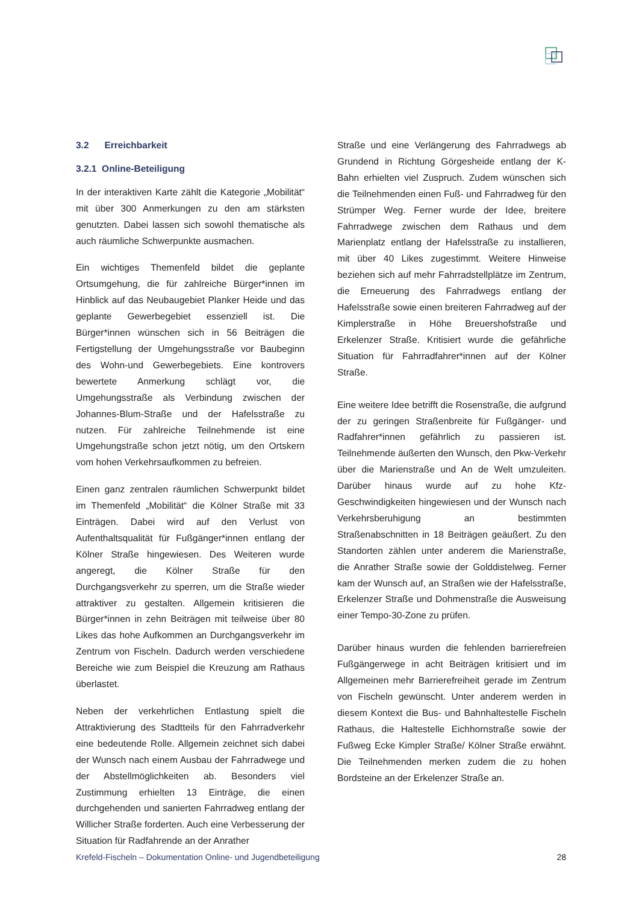3.2 Erreichbarkeit
3.2.1 Online-Beteiligung
In der interaktiven Karte zählt die Kategorie „Mobilität“ mit über 300 Anmerkungen zu den am stärksten genutzten. Dabei lassen sich sowohl thematische als auch räumliche Schwerpunkte ausmachen.
Ein wichtiges Themenfeld bildet die geplante Ortsumgehung, die für zahlreiche Bürger*innen im Hinblick auf das Neubaugebiet Planker Heide und das geplante Gewerbegebiet essenziell ist. Die Bürger*innen wünschen sich in 56 Beiträgen die Fertigstellung der Umgehungsstraße vor Baubeginn des Wohn-und Gewerbegebiets. Eine kontrovers bewertete Anmerkung schlägt vor, die Umgehungsstraße als Verbindung zwischen der Johannes-Blum-Straße und der Hafelsstraße zu nutzen. Für zahlreiche Teilnehmende ist eine Umgehungstraße schon jetzt nötig, um den Ortskern vom hohen Verkehrsaufkommen zu befreien.
Einen ganz zentralen räumlichen Schwerpunkt bildet im Themenfeld „Mobilität“ die Kölner Straße mit 33 Einträgen. Dabei wird auf den Verlust von Aufenthaltsqualität für Fußgänger*innen entlang der Kölner Straße hingewiesen. Des Weiteren wurde angeregt, die Kölner Straße für den Durchgangsverkehr zu sperren, um die Straße wieder attraktiver zu gestalten. Allgemein kritisieren die Bürger*innen in zehn Beiträgen mit teilweise über 80 Likes das hohe Aufkommen an Durchgangsverkehr im Zentrum von Fischeln. Dadurch werden verschiedene Bereiche wie zum Beispiel die Kreuzung am Rathaus überlastet.
Neben der verkehrlichen Entlastung spielt die Attraktivierung des Stadtteils für den Fahrradverkehr eine bedeutende Rolle. Allgemein zeichnet sich dabei der Wunsch nach einem Ausbau der Fahrradwege und der Abstellmöglichkeiten ab. Besonders viel Zustimmung erhielten 13 Einträge, die einen durchgehenden und sanierten Fahrradweg entlang der Willicher Straße forderten. Auch eine Verbesserung der Situation für Radfahrende an der Anrather
Straße und eine Verlängerung des Fahrradwegs ab Grundend in Richtung Görgesheide entlang der K-Bahn erhielten viel Zuspruch. Zudem wünschen sich die Teilnehmenden einen Fuß- und Fahrradweg für den Strümper Weg. Ferner wurde der Idee, breitere Fahrradwege zwischen dem Rathaus und dem Marienplatz entlang der Hafelsstraße zu installieren, mit über 40 Likes zugestimmt. Weitere Hinweise beziehen sich auf mehr Fahrradstellplätze im Zentrum, die Erneuerung des Fahrradwegs entlang der Hafelsstraße sowie einen breiteren Fahrradweg auf der Kimplerstraße in Höhe Breuershofstraße und Erkelenzer Straße. Kritisiert wurde die gefährliche Situation für Fahrradfahrer*innen auf der Kölner Straße.
Eine weitere Idee betrifft die Rosenstraße, die aufgrund der zu geringen Straßenbreite für Fußgänger- und Radfahrer*innen gefährlich zu passieren ist. Teilnehmende äußerten den Wunsch, den Pkw-Verkehr über die Marienstraße und An de Welt umzuleiten. Darüber hinaus wurde auf zu hohe Kfz-Geschwindigkeiten hingewiesen und der Wunsch nach Verkehrsberuhigung an bestimmten Straßenabschnitten in 18 Beiträgen geäußert. Zu den Standorten zählen unter anderem die Marienstraße, die Anrather Straße sowie der Golddistelweg. Ferner kam der Wunsch auf, an Straßen wie der Hafelsstraße, Erkelenzer Straße und Dohmenstraße die Ausweisung einer Tempo-30-Zone zu prüfen.
Darüber hinaus wurden die fehlenden barrierefreien Fußgängerwege in acht Beiträgen kritisiert und im Allgemeinen mehr Barrierefreiheit gerade im Zentrum von Fischeln gewünscht. Unter anderem werden in diesem Kontext die Bus- und Bahnhaltestelle Fischeln Rathaus, die Haltestelle Eichhornstraße sowie der Fußweg Ecke Kimpler Straße/ Kölner Straße erwähnt. Die Teilnehmenden merken zudem die zu hohen Bordsteine an der Erkelenzer Straße an.
Krefeld-Fischeln – Dokumentation Online- und Jugendbeteiligung 28